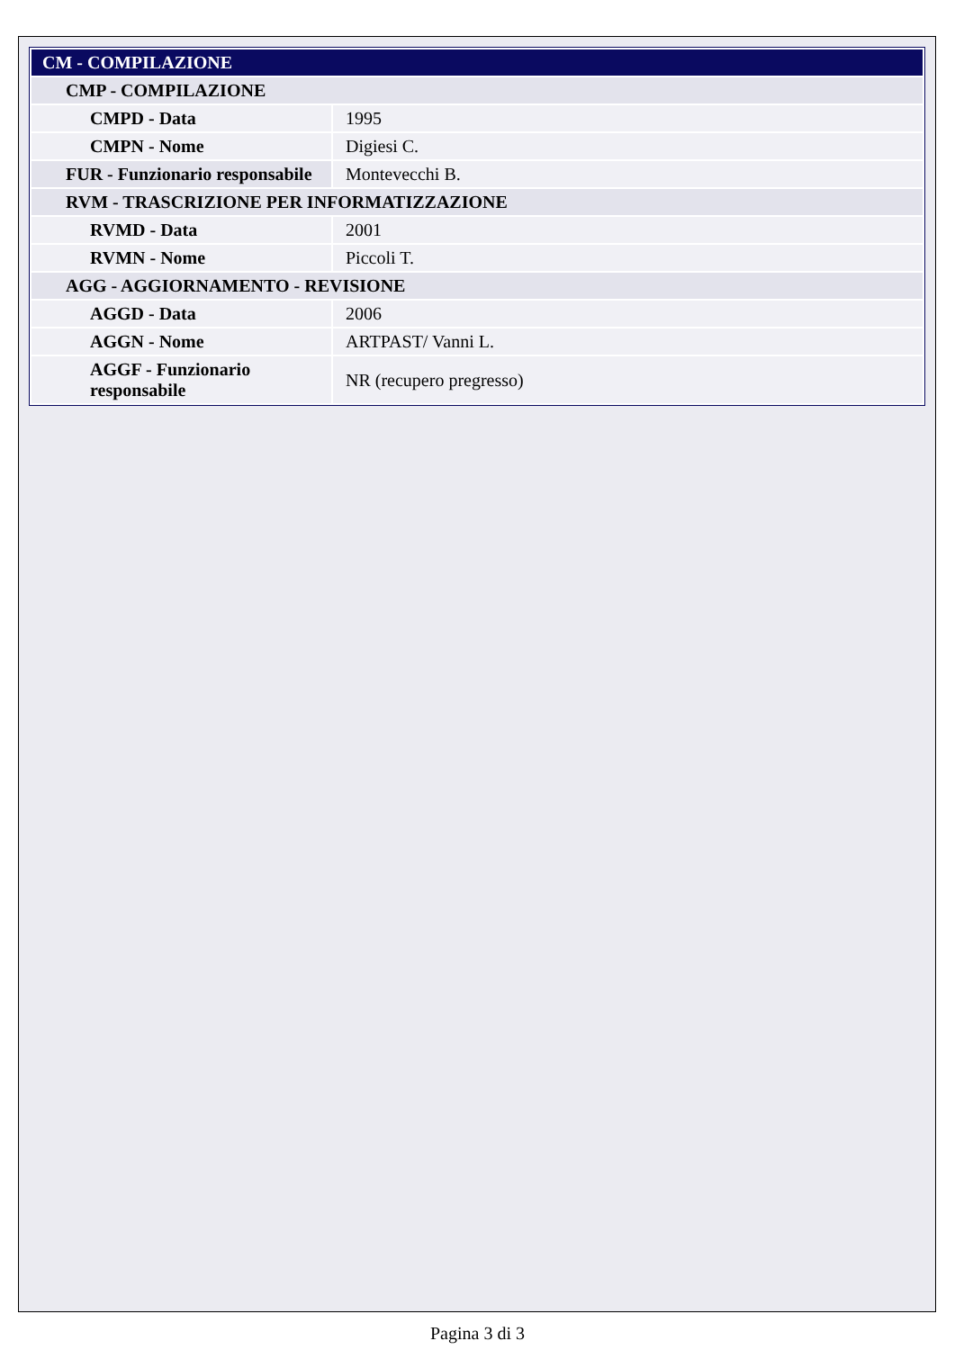| CM - COMPILAZIONE | |
| CMP - COMPILAZIONE | |
| CMPD - Data | 1995 |
| CMPN - Nome | Digiesi C. |
| FUR - Funzionario responsabile | Montevecchi B. |
| RVM - TRASCRIZIONE PER INFORMATIZZAZIONE | |
| RVMD - Data | 2001 |
| RVMN - Nome | Piccoli T. |
| AGG - AGGIORNAMENTO - REVISIONE | |
| AGGD - Data | 2006 |
| AGGN - Nome | ARTPAST/ Vanni L. |
| AGGF - Funzionario responsabile | NR (recupero pregresso) |
Pagina 3 di 3